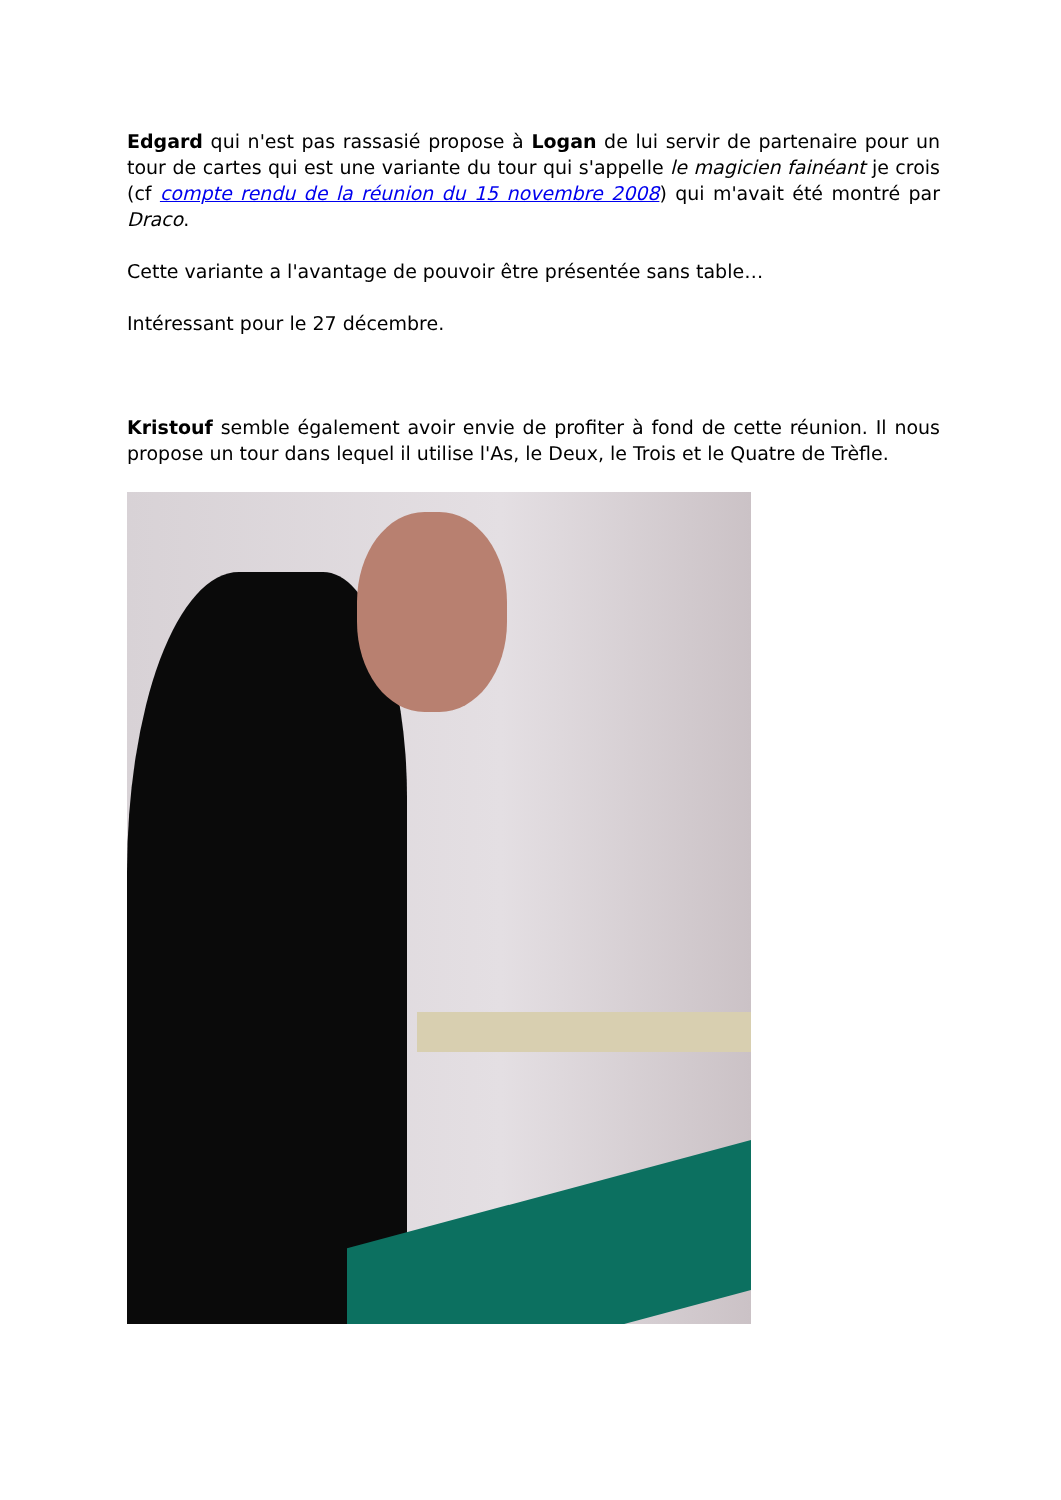Edgard qui n'est pas rassasié propose à Logan de lui servir de partenaire pour un tour de cartes qui est une variante du tour qui s'appelle le magicien fainéant je crois (cf compte rendu de la réunion du 15 novembre 2008) qui m'avait été montré par Draco.
Cette variante a l'avantage de pouvoir être présentée sans table…
Intéressant pour le 27 décembre.
Kristouf semble également avoir envie de profiter à fond de cette réunion. Il nous propose un tour dans lequel il utilise l'As, le Deux, le Trois et le Quatre de Trèfle.